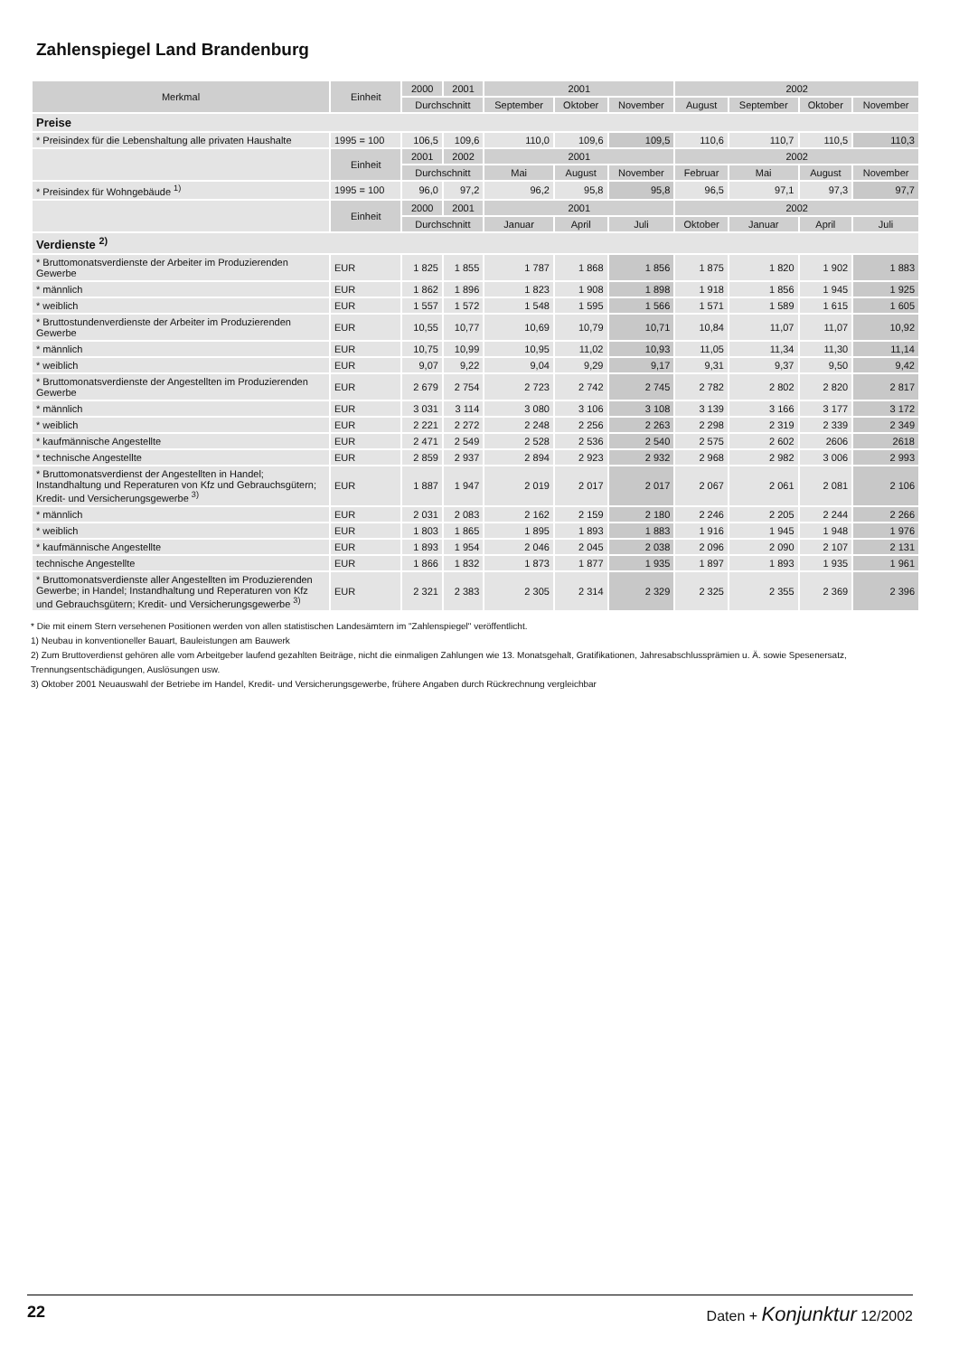Zahlenspiegel Land Brandenburg
| Merkmal | Einheit | 2000 | 2001 | 2001 | | | 2002 | | | |
| --- | --- | --- | --- | --- | --- | --- | --- | --- | --- | --- |
| | | Durchschnitt | | September | Oktober | November | August | September | Oktober | November |
| Preise | | | | | | | | | | |
| * Preisindex für die Lebenshaltung alle privaten Haushalte | 1995 = 100 | 106,5 | 109,6 | 110,0 | 109,6 | 109,5 | 110,6 | 110,7 | 110,5 | 110,3 |
| | Einheit | 2001 | 2002 | 2001 | | | 2002 | | | |
| | | Durchschnitt | | Mai | August | November | Februar | Mai | August | November |
| * Preisindex für Wohngebäude <sup>1)</sup> | 1995 = 100 | 96,0 | 97,2 | 96,2 | 95,8 | 95,8 | 96,5 | 97,1 | 97,3 | 97,7 |
| | Einheit | 2000 | 2001 | 2001 | | | 2002 | | | |
| | | Durchschnitt | | Januar | April | Juli | Oktober | Januar | April | Juli |
| Verdienste <sup>2)</sup> | | | | | | | | | | |
| * Bruttomonatsverdienste der Arbeiter im Produzierenden Gewerbe | EUR | 1 825 | 1 855 | 1 787 | 1 868 | 1 856 | 1 875 | 1 820 | 1 902 | 1 883 |
| * männlich | EUR | 1 862 | 1 896 | 1 823 | 1 908 | 1 898 | 1 918 | 1 856 | 1 945 | 1 925 |
| * weiblich | EUR | 1 557 | 1 572 | 1 548 | 1 595 | 1 566 | 1 571 | 1 589 | 1 615 | 1 605 |
| * Bruttostundenverdienste der Arbeiter im Produzierenden Gewerbe | EUR | 10,55 | 10,77 | 10,69 | 10,79 | 10,71 | 10,84 | 11,07 | 11,07 | 10,92 |
| * männlich | EUR | 10,75 | 10,99 | 10,95 | 11,02 | 10,93 | 11,05 | 11,34 | 11,30 | 11,14 |
| * weiblich | EUR | 9,07 | 9,22 | 9,04 | 9,29 | 9,17 | 9,31 | 9,37 | 9,50 | 9,42 |
| * Bruttomonatsverdienste der Angestellten im Produzierenden Gewerbe | EUR | 2 679 | 2 754 | 2 723 | 2 742 | 2 745 | 2 782 | 2 802 | 2 820 | 2 817 |
| * männlich | EUR | 3 031 | 3 114 | 3 080 | 3 106 | 3 108 | 3 139 | 3 166 | 3 177 | 3 172 |
| * weiblich | EUR | 2 221 | 2 272 | 2 248 | 2 256 | 2 263 | 2 298 | 2 319 | 2 339 | 2 349 |
| * kaufmännische Angestellte | EUR | 2 471 | 2 549 | 2 528 | 2 536 | 2 540 | 2 575 | 2 602 | 2606 | 2618 |
| * technische Angestellte | EUR | 2 859 | 2 937 | 2 894 | 2 923 | 2 932 | 2 968 | 2 982 | 3 006 | 2 993 |
| * Bruttomonatsverdienst der Angestellten in Handel; Instandhaltung und Reperaturen von Kfz und Gebrauchsgütern; Kredit- und Versicherungsgewerbe <sup>3)</sup> | EUR | 1 887 | 1 947 | 2 019 | 2 017 | 2 017 | 2 067 | 2 061 | 2 081 | 2 106 |
| * männlich | EUR | 2 031 | 2 083 | 2 162 | 2 159 | 2 180 | 2 246 | 2 205 | 2 244 | 2 266 |
| * weiblich | EUR | 1 803 | 1 865 | 1 895 | 1 893 | 1 883 | 1 916 | 1 945 | 1 948 | 1 976 |
| * kaufmännische Angestellte | EUR | 1 893 | 1 954 | 2 046 | 2 045 | 2 038 | 2 096 | 2 090 | 2 107 | 2 131 |
| technische Angestellte | EUR | 1 866 | 1 832 | 1 873 | 1 877 | 1 935 | 1 897 | 1 893 | 1 935 | 1 961 |
| * Bruttomonatsverdienste aller Angestellten im Produzierenden Gewerbe; in Handel; Instandhaltung und Reperaturen von Kfz und Gebrauchsgütern; Kredit- und Versicherungsgewerbe <sup>3)</sup> | EUR | 2 321 | 2 383 | 2 305 | 2 314 | 2 329 | 2 325 | 2 355 | 2 369 | 2 396 |
* Die mit einem Stern versehenen Positionen werden von allen statistischen Landesämtern im "Zahlenspiegel" veröffentlicht.
1) Neubau in konventioneller Bauart, Bauleistungen am Bauwerk
2) Zum Bruttoverdienst gehören alle vom Arbeitgeber laufend gezahlten Beiträge, nicht die einmaligen Zahlungen wie 13. Monatsgehalt, Gratifikationen, Jahresabschlussprämien u. Ä. sowie Spesenersatz, Trennungsentschädigungen, Auslösungen usw.
3) Oktober 2001 Neuauswahl der Betriebe im Handel, Kredit- und Versicherungsgewerbe, frühere Angaben durch Rückrechnung vergleichbar
22 Daten + Konjunktur 12/2002